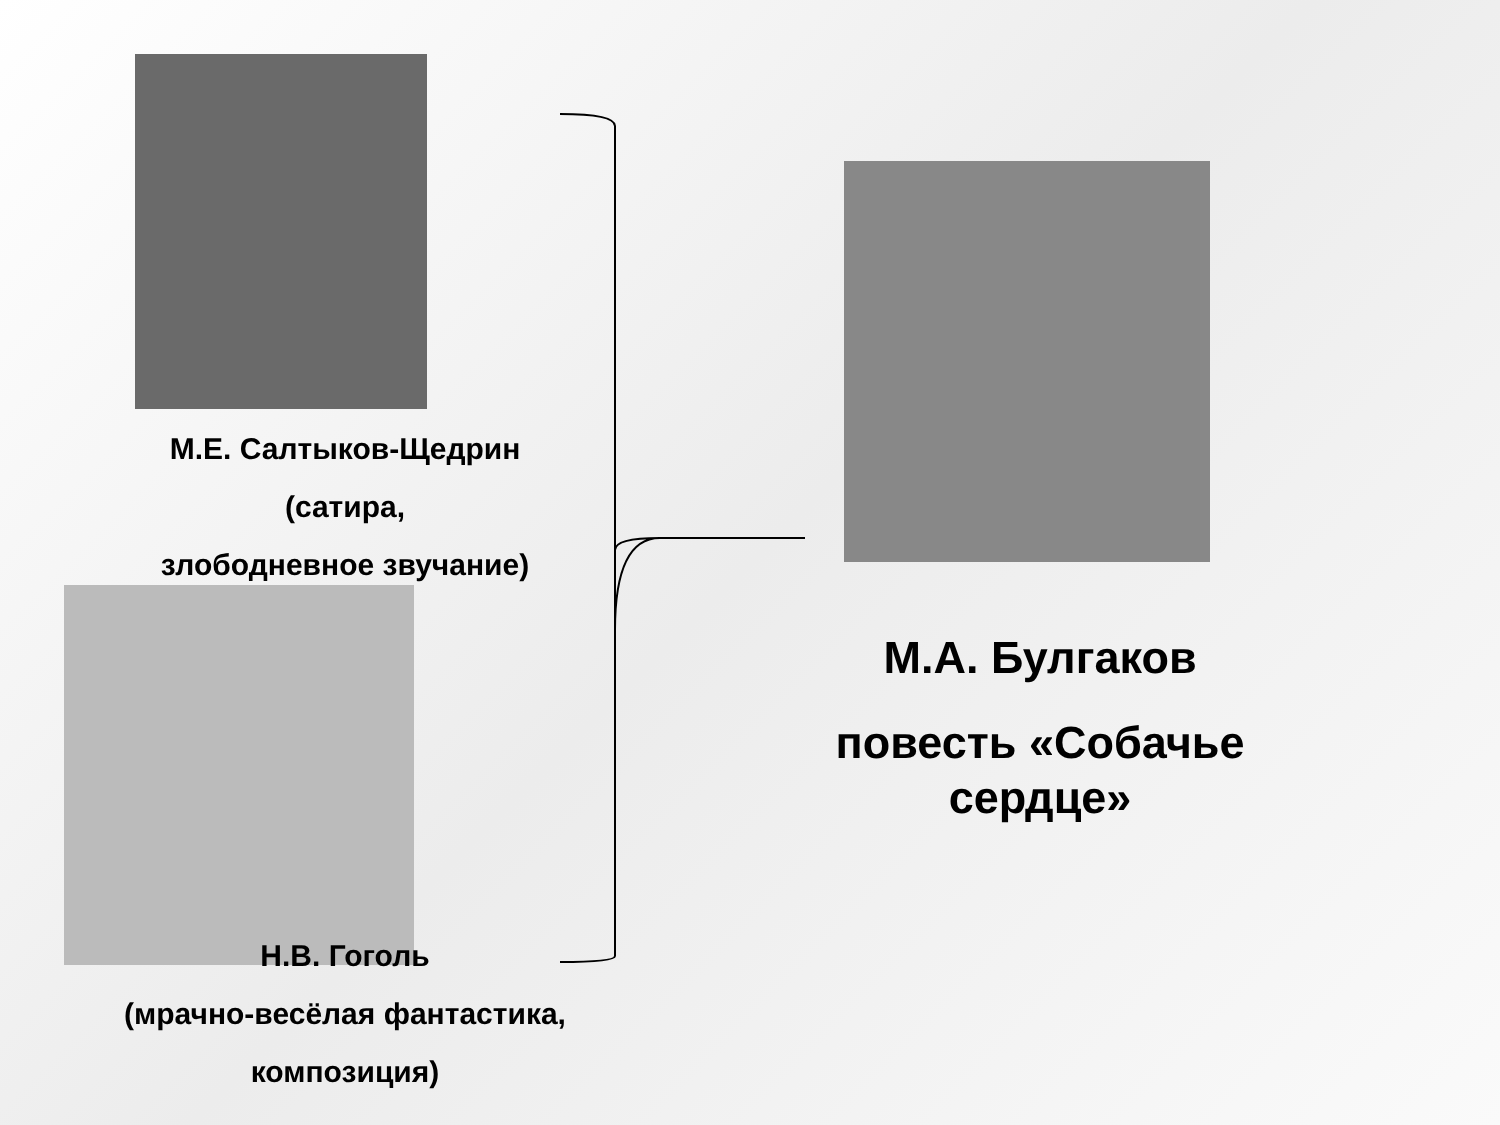М.Е. Салтыков-Щедрин
(сатира,
злободневное звучание)
Н.В. Гоголь
(мрачно-весёлая фантастика,
композиция)
М.А. Булгаков
повесть «Собачье сердце»